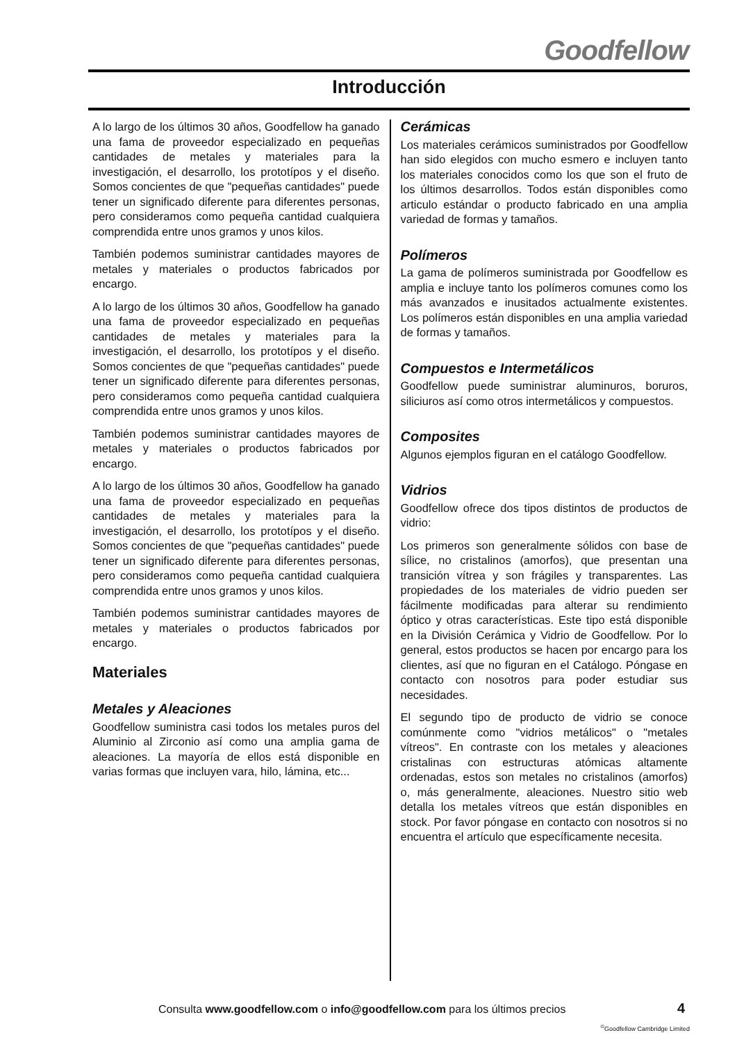Goodfellow
Introducción
A lo largo de los últimos 30 años, Goodfellow ha ganado una fama de proveedor especializado en pequeñas cantidades de metales y materiales para la investigación, el desarrollo, los prototípos y el diseño. Somos concientes de que "pequeñas cantidades" puede tener un significado diferente para diferentes personas, pero consideramos como pequeña cantidad cualquiera comprendida entre unos gramos y unos kilos.
También podemos suministrar cantidades mayores de metales y materiales o productos fabricados por encargo.
A lo largo de los últimos 30 años, Goodfellow ha ganado una fama de proveedor especializado en pequeñas cantidades de metales y materiales para la investigación, el desarrollo, los prototípos y el diseño. Somos concientes de que "pequeñas cantidades" puede tener un significado diferente para diferentes personas, pero consideramos como pequeña cantidad cualquiera comprendida entre unos gramos y unos kilos.
También podemos suministrar cantidades mayores de metales y materiales o productos fabricados por encargo.
A lo largo de los últimos 30 años, Goodfellow ha ganado una fama de proveedor especializado en pequeñas cantidades de metales y materiales para la investigación, el desarrollo, los prototípos y el diseño. Somos concientes de que "pequeñas cantidades" puede tener un significado diferente para diferentes personas, pero consideramos como pequeña cantidad cualquiera comprendida entre unos gramos y unos kilos.
También podemos suministrar cantidades mayores de metales y materiales o productos fabricados por encargo.
Materiales
Metales y Aleaciones
Goodfellow suministra casi todos los metales puros del Aluminio al Zirconio así como una amplia gama de aleaciones. La mayoría de ellos está disponible en varias formas que incluyen vara, hilo, lámina, etc...
Cerámicas
Los materiales cerámicos suministrados por Goodfellow han sido elegidos con mucho esmero e incluyen tanto los materiales conocidos como los que son el fruto de los últimos desarrollos. Todos están disponibles como articulo estándar o producto fabricado en una amplia variedad de formas y tamaños.
Polímeros
La gama de polímeros suministrada por Goodfellow es amplia e incluye tanto los polímeros comunes como los más avanzados e inusitados actualmente existentes. Los polímeros están disponibles en una amplia variedad de formas y tamaños.
Compuestos e Intermetálicos
Goodfellow puede suministrar aluminuros, boruros, siliciuros así como otros intermetálicos y compuestos.
Composites
Algunos ejemplos figuran en el catálogo Goodfellow.
Vidrios
Goodfellow ofrece dos tipos distintos de productos de vidrio:
Los primeros son generalmente sólidos con base de sílice, no cristalinos (amorfos), que presentan una transición vítrea y son frágiles y transparentes. Las propiedades de los materiales de vidrio pueden ser fácilmente modificadas para alterar su rendimiento óptico y otras características. Este tipo está disponible en la División Cerámica y Vidrio de Goodfellow. Por lo general, estos productos se hacen por encargo para los clientes, así que no figuran en el Catálogo. Póngase en contacto con nosotros para poder estudiar sus necesidades.
El segundo tipo de producto de vidrio se conoce comúnmente como "vidrios metálicos" o "metales vítreos". En contraste con los metales y aleaciones cristalinas con estructuras atómicas altamente ordenadas, estos son metales no cristalinos (amorfos) o, más generalmente, aleaciones. Nuestro sitio web detalla los metales vítreos que están disponibles en stock. Por favor póngase en contacto con nosotros si no encuentra el artículo que específicamente necesita.
Consulta www.goodfellow.com o info@goodfellow.com para los últimos precios
4
<sup>©</sup>Goodfellow Cambridge Limited